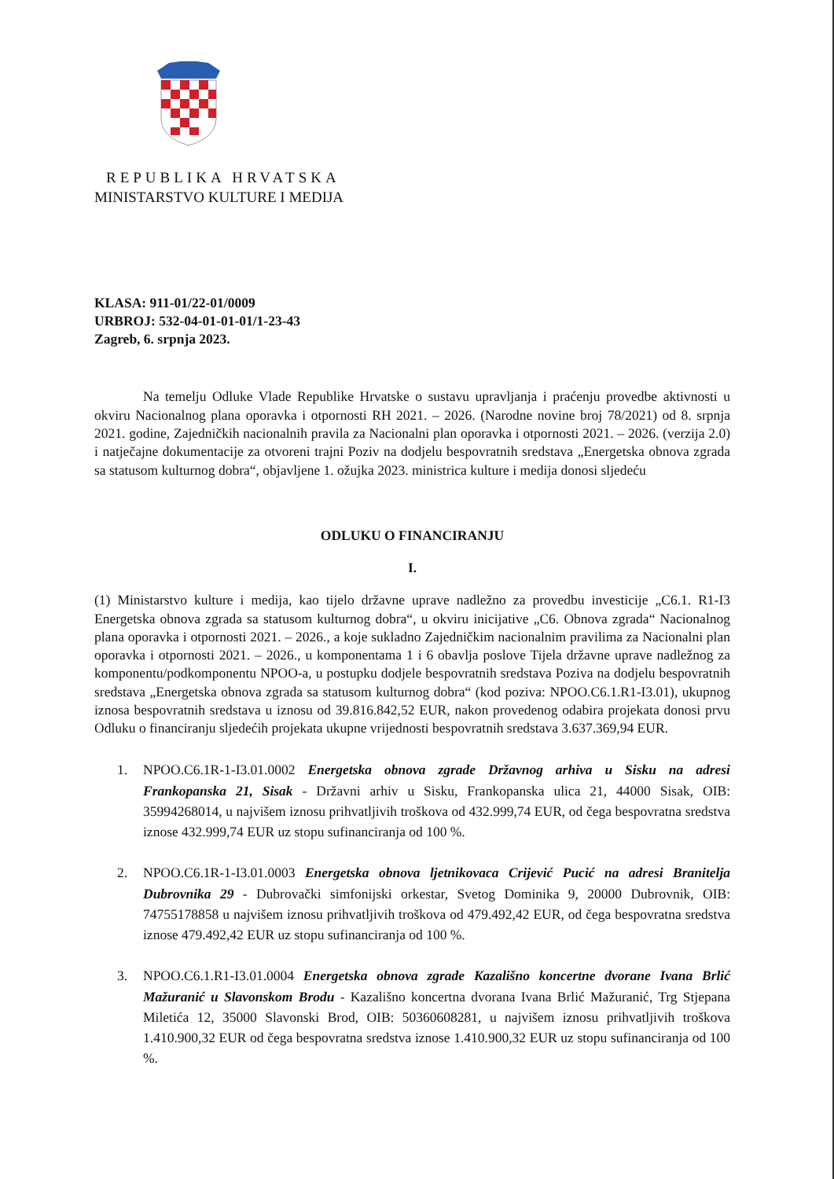REPUBLIKA HRVATSKA
MINISTARSTVO KULTURE I MEDIJA
KLASA: 911-01/22-01/0009
URBROJ: 532-04-01-01-01/1-23-43
Zagreb, 6. srpnja 2023.
Na temelju Odluke Vlade Republike Hrvatske o sustavu upravljanja i praćenju provedbe aktivnosti u okviru Nacionalnog plana oporavka i otpornosti RH 2021. – 2026. (Narodne novine broj 78/2021) od 8. srpnja 2021. godine, Zajedničkih nacionalnih pravila za Nacionalni plan oporavka i otpornosti 2021. – 2026. (verzija 2.0) i natječajne dokumentacije za otvoreni trajni Poziv na dodjelu bespovratnih sredstava „Energetska obnova zgrada sa statusom kulturnog dobra“, objavljene 1. ožujka 2023. ministrica kulture i medija donosi sljedeću
ODLUKU O FINANCIRANJU
I.
(1) Ministarstvo kulture i medija, kao tijelo državne uprave nadležno za provedbu investicije „C6.1. R1-I3 Energetska obnova zgrada sa statusom kulturnog dobra“, u okviru inicijative „C6. Obnova zgrada“ Nacionalnog plana oporavka i otpornosti 2021. – 2026., a koje sukladno Zajedničkim nacionalnim pravilima za Nacionalni plan oporavka i otpornosti 2021. – 2026., u komponentama 1 i 6 obavlja poslove Tijela državne uprave nadležnog za komponentu/podkomponentu NPOO-a, u postupku dodjele bespovratnih sredstava Poziva na dodjelu bespovratnih sredstava „Energetska obnova zgrada sa statusom kulturnog dobra“ (kod poziva: NPOO.C6.1.R1-I3.01), ukupnog iznosa bespovratnih sredstava u iznosu od 39.816.842,52 EUR, nakon provedenog odabira projekata donosi prvu Odluku o financiranju sljedećih projekata ukupne vrijednosti bespovratnih sredstava 3.637.369,94 EUR.
1. NPOO.C6.1R-1-I3.01.0002 Energetska obnova zgrade Državnog arhiva u Sisku na adresi Frankopanska 21, Sisak - Državni arhiv u Sisku, Frankopanska ulica 21, 44000 Sisak, OIB: 35994268014, u najvišem iznosu prihvatljivih troškova od 432.999,74 EUR, od čega bespovratna sredstva iznose 432.999,74 EUR uz stopu sufinanciranja od 100 %.
2. NPOO.C6.1R-1-I3.01.0003 Energetska obnova ljetnikovaca Crijević Pucić na adresi Branitelja Dubrovnika 29 - Dubrovački simfonijski orkestar, Svetog Dominika 9, 20000 Dubrovnik, OIB: 74755178858 u najvišem iznosu prihvatljivih troškova od 479.492,42 EUR, od čega bespovratna sredstva iznose 479.492,42 EUR uz stopu sufinanciranja od 100 %.
3. NPOO.C6.1.R1-I3.01.0004 Energetska obnova zgrade Kazališno koncertne dvorane Ivana Brlić Mažuranić u Slavonskom Brodu - Kazališno koncertna dvorana Ivana Brlić Mažuranić, Trg Stjepana Miletića 12, 35000 Slavonski Brod, OIB: 50360608281, u najvišem iznosu prihvatljivih troškova 1.410.900,32 EUR od čega bespovratna sredstva iznose 1.410.900,32 EUR uz stopu sufinanciranja od 100 %.